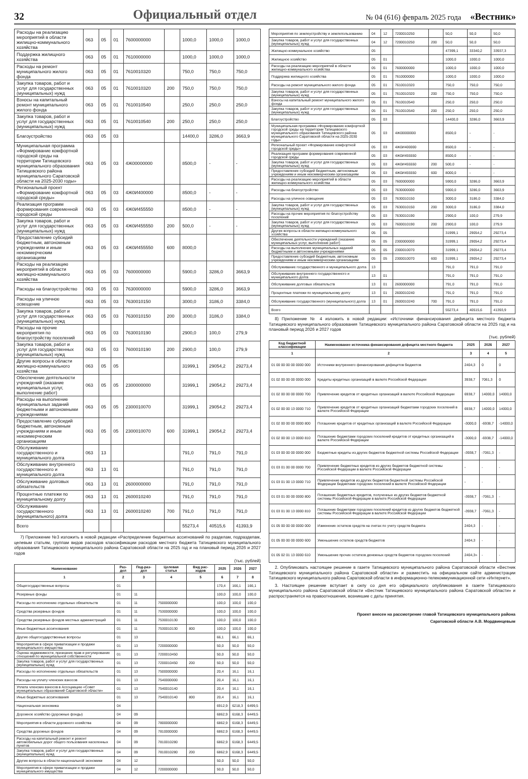32 Официальный отдел № 04 (616) февраль 2025 года «Вестник»
| Расходы на реализацию мероприятий в области жилищно-коммунального хозяйства | 063 | 05 | 01 | 7600000000 | | 1000,0 | 1000,0 | 1000,0 |
| Поддержка жилищного хозяйства | 063 | 05 | 01 | 7610000000 | | 1000,0 | 1000,0 | 1000,0 |
| Расходы на ремонт муниципального жилого фонда | 063 | 05 | 01 | 7610010320 | | 750,0 | 750,0 | 750,0 |
| Закупка товаров, работ и услуг для государственных (муниципальных) нужд | 063 | 05 | 01 | 7610010320 | 200 | 750,0 | 750,0 | 750,0 |
| Взносы на капитальный ремонт муниципального жилого фонда | 063 | 05 | 01 | 7610010540 | | 250,0 | 250,0 | 250,0 |
| Закупка товаров, работ и услуг для государственных (муниципальных) нужд | 063 | 05 | 01 | 7610010540 | 200 | 250,0 | 250,0 | 250,0 |
| Благоустройство | 063 | 05 | 03 | | | 14400,0 | 3286,0 | 3663,9 |
| Муниципальная программа «Формирование комфортной городской среды на территории Татищевского муниципального образования Татищевского района муниципального Саратовской области на 2025-2030 годы» | 063 | 05 | 03 | 4Ж00000000 | | 8500,0 | - | - |
| Региональный проект «Формирование комфортной городской среды» | 063 | 05 | 03 | 4Ж0И400000 | | 8500,0 | - | - |
| Реализация программ формирования современной городской среды | 063 | 05 | 03 | 4Ж0И455550 | | 8500,0 | - | - |
| Закупка товаров, работ и услуг для государственных (муниципальных) нужд | 063 | 05 | 03 | 4Ж0И455550 | 200 | 500,0 | - | - |
| Предоставление субсидий бюджетным, автономным учреждениям и иным некоммерческим организациям | 063 | 05 | 03 | 4Ж0И455550 | 600 | 8000,0 | | |
| Расходы на реализацию мероприятий в области жилищно-коммунального хозяйства | 063 | 05 | 03 | 7600000000 | | 5900,0 | 3286,0 | 3663,9 |
| Расходы на благоустройство | 063 | 05 | 03 | 7630000000 | | 5900,0 | 3286,0 | 3663,9 |
| Расходы на уличное освещение | 063 | 05 | 03 | 7630010150 | | 3000,0 | 3186,0 | 3384,0 |
| Закупка товаров, работ и услуг для государственных (муниципальных) нужд | 063 | 05 | 03 | 7630010150 | 200 | 3000,0 | 3186,0 | 3384,0 |
| Расходы на прочие мероприятия по благоустройству поселений | 063 | 05 | 03 | 7630010190 | | 2900,0 | 100,0 | 279,9 |
| Закупка товаров, работ и услуг для государственных (муниципальных) нужд | 063 | 05 | 03 | 7600010190 | 200 | 2900,0 | 100,0 | 279,9 |
| Другие вопросы в области жилищно-коммунального хозяйства | 063 | 05 | 05 | | | 31999,1 | 29054,2 | 29273,4 |
| Обеспечение деятельности учреждений (оказание муниципальных услуг, выполнение работ) | 063 | 05 | 05 | 2300000000 | | 31999,1 | 29054,2 | 29273,4 |
| Расходы на выполнение муниципальных заданий бюджетными и автономными учреждениями | 063 | 05 | 05 | 2300010070 | | 31999,1 | 29054,2 | 29273,4 |
| Предоставление субсидий бюджетным, автономным учреждениям и иным некоммерческим организациям | 063 | 05 | 05 | 2300010070 | 600 | 31999,1 | 29054,2 | 29273,4 |
| Обслуживание государственного и муниципального долга | 063 | 13 | | | | 791,0 | 791,0 | 791,0 |
| Обслуживание внутреннего государственного и муниципального долга | 063 | 13 | 01 | | | 791,0 | 791,0 | 791,0 |
| Обслуживание долговых обязательств | 063 | 13 | 01 | 2600000000 | | 791,0 | 791,0 | 791,0 |
| Процентные платежи по муниципальному долгу | 063 | 13 | 01 | 2600010240 | | 791,0 | 791,0 | 791,0 |
| Обслуживание государственного (муниципального) долга | 063 | 13 | 01 | 2600010240 | 700 | 791,0 | 791,0 | 791,0 |
| Всего | | | | | | 55273,4 | 40515,6 | 41393,9 |
7) Приложение №3 изложить в новой редакции «Распределение бюджетных ассигнований по разделам, подразделам, целевым статьям, группам видов расходов классификации расходов местного бюджета Татищевского муниципального образования Татищевского муниципального района Саратовской области на 2025 год и на плановый период 2026 и 2027 годов
(тыс. рублей)
| Наименование | Раз-дел | Под-раз-дел | Целевая статья | Вид рас-ходов | 2025 | 2026 | 2027 |
| --- | --- | --- | --- | --- | --- | --- | --- |
| 1 | 2 | 3 | 4 | 5 | 6 | 7 | 8 |
| Общегосударственные вопросы | 01 | | | | 170,4 | 166,1 | 166,1 |
| Резервные фонды | 01 | 11 | | | 100,0 | 100,0 | 100,0 |
| Расходы по исполнению отдельных обязательств | 01 | 11 | 7500000000 | | 100,0 | 100,0 | 100,0 |
| Средства резервных фондов | 01 | 11 | 7530000000 | | 100,0 | 100,0 | 100,0 |
| Средства резервных фондов местных администраций | 01 | 11 | 7530010130 | | 100,0 | 100,0 | 100,0 |
| Иные бюджетные ассигнования | 01 | 11 | 7530010130 | 800 | 100,0 | 100,0 | 100,0 |
| Другие общегосударственные вопросы | 01 | 13 | | | 66,1 | 66,1 | 66,1 |
| Мероприятия в сфере приватизации и продажи муниципального имущества | 01 | 13 | 7200000000 | | 50,0 | 50,0 | 50,0 |
| Оценка недвижимости, признание прав и регулирование отношений по муниципальной собственности | 01 | 13 | 7200010450 | | 50,0 | 50,0 | 50,0 |
| Закупка товаров, работ и услуг для государственных (муниципальных) нужд | 01 | 13 | 7200010450 | 200 | 50,0 | 50,0 | 50,0 |
| Расходы по исполнению отдельных обязательств | 01 | 13 | 7500000000 | | 20,4 | 16,1 | 16,1 |
| Расходы на уплату членских взносов | 01 | 13 | 7540000000 | | 20,4 | 16,1 | 16,1 |
| Уплата членских взносов в Ассоциацию «Совет муниципальных образований Саратовской области» | 01 | 13 | 7540010140 | | 20,4 | 16,1 | 16,1 |
| Иные бюджетные ассигнования | 01 | 13 | 7540010140 | 800 | 20,4 | 16,1 | 16,1 |
| Национальная экономика | 04 | | | | 6912,9 | 6218,3 | 6499,5 |
| Дорожное хозяйство (дорожные фонды) | 04 | 09 | | | 6862,9 | 6168,3 | 6449,5 |
| Мероприятия в области дорожного хозяйства | 04 | 09 | 7800000000 | | 6862,9 | 6168,3 | 6449,5 |
| Средства дорожных фондов | 04 | 09 | 7810000000 | | 6862,9 | 6168,3 | 6449,5 |
| Расходы на капитальный ремонт и ремонт автомобильных дорог общего пользования населенных пунктов | 04 | 09 | 7810010280 | | 6862,9 | 6168,3 | 6449,5 |
| Закупка товаров, работ и услуг для государственных (муниципальных) нужд | 04 | 09 | 7810010280 | 200 | 6862,9 | 6168,3 | 6449,5 |
| Другие вопросы в области национальной экономики | 04 | 12 | | | 50,0 | 50,0 | 50,0 |
| Мероприятия в сфере приватизации и продажи муниципального имущества | 04 | 12 | 7200000000 | | 50,0 | 50,0 | 50,0 |
| Мероприятия по землеустройству и землепользованию | 04 | 12 | 7200010250 | | 50,0 | 50,0 | 50,0 |
| Закупка товаров, работ и услуг для государственных (муниципальных) нужд | 04 | 12 | 7200010250 | 200 | 50,0 | 50,0 | 50,0 |
| Жилищно-коммунальное хозяйство | 05 | | | | 47399,1 | 33340,2 | 33937,3 |
| Жилищное хозяйство | 05 | 01 | | | 1000,0 | 1000,0 | 1000,0 |
| Расходы на реализацию мероприятий в области жилищно-коммунального хозяйства | 05 | 01 | 7600000000 | | 1000,0 | 1000,0 | 1000,0 |
| Поддержка жилищного хозяйства | 05 | 01 | 7610000000 | | 1000,0 | 1000,0 | 1000,0 |
| Расходы на ремонт муниципального жилого фонда | 05 | 01 | 7610010320 | | 750,0 | 750,0 | 750,0 |
| Закупка товаров, работ и услуг для государственных (муниципальных) нужд | 05 | 01 | 7610010320 | 200 | 750,0 | 750,0 | 750,0 |
| Взносы на капитальный ремонт муниципального жилого фонда | 05 | 01 | 7610010540 | | 250,0 | 250,0 | 250,0 |
| Закупка товаров, работ и услуг для государственных (муниципальных) нужд | 05 | 01 | 7610010540 | 200 | 250,0 | 250,0 | 250,0 |
| Благоустройство | 05 | 03 | | | 14400,0 | 3286,0 | 3663,9 |
| Муниципальная программа «Формирование комфортной городской среды на территории Татищевского муниципального образования Татищевского района муниципального Саратовской области на 2025-2030 годы» | 05 | 03 | 4Ж00000000 | | 8500,0 | - | - |
| Региональный проект «Формирование комфортной городской среды» | 05 | 03 | 4Ж0И400000 | | 8500,0 | - | - |
| Реализация программ формирования современной городской среды | 05 | 03 | 4Ж0И455550 | | 8500,0 | - | - |
| Закупка товаров, работ и услуг для государственных (муниципальных) нужд | 05 | 03 | 4Ж0И455550 | 200 | 500,0 | - | - |
| Предоставление субсидий бюджетным, автономным учреждениям и иным некоммерческим организациям | 05 | 03 | 4Ж0И455550 | 600 | 8000,0 | - | - |
| Расходы на реализацию мероприятий в области жилищно-коммунального хозяйства | 05 | 03 | 7600000000 | | 5900,0 | 3286,0 | 3663,9 |
| Расходы на благоустройство | 05 | 03 | 7630000000 | | 5900,0 | 3286,0 | 3663,9 |
| Расходы на уличное освещение | 05 | 03 | 7630010150 | | 3000,0 | 3186,0 | 3384,0 |
| Закупка товаров, работ и услуг для государственных (муниципальных) нужд | 05 | 03 | 7630010150 | 200 | 3000,0 | 3186,0 | 3384,0 |
| Расходы на прочие мероприятия по благоустройству поселений | 05 | 03 | 7630010190 | | 2900,0 | 100,0 | 279,9 |
| Закупка товаров, работ и услуг для государственных (муниципальных) нужд | 05 | 03 | 7600010190 | 200 | 2900,0 | 100,0 | 279,9 |
| Другие вопросы в области жилищно-коммунального хозяйства | 05 | 05 | | | 31999,1 | 29054,2 | 29273,4 |
| Обеспечение деятельности учреждений (оказание муниципальных услуг, выполнение работ) | 05 | 05 | 2300000000 | | 31999,1 | 29054,2 | 29273,4 |
| Расходы на выполнение муниципальных заданий бюджетными и автономными учреждениями | 05 | 05 | 2300010070 | | 31999,1 | 29054,2 | 29273,4 |
| Предоставление субсидий бюджетным, автономным учреждениям и иным некоммерческим организациям | 05 | 05 | 2300010070 | 600 | 31999,1 | 29054,2 | 29273,4 |
| Обслуживание государственного и муниципального долга | 13 | | | | 791,0 | 791,0 | 791,0 |
| Обслуживание внутреннего государственного и муниципального долга | 13 | 01 | | | 791,0 | 791,0 | 791,0 |
| Обслуживание долговых обязательств | 13 | 01 | 2600000000 | | 791,0 | 791,0 | 791,0 |
| Процентные платежи по муниципальному долгу | 13 | 01 | 2600010240 | | 791,0 | 791,0 | 791,0 |
| Обслуживание государственного (муниципального) долга | 13 | 01 | 2600010240 | 700 | 791,0 | 791,0 | 791,0 |
| Всего | | | | | 55273,4 | 40515,6 | 41393,9 |
8) Приложение № 4 изложить в новой редакции: «Источники финансирования дефицита местного бюджета Татищевского муниципального образования Татищевского муниципального района Саратовской области на 2025 год и на плановый период 2026 и 2027 годов
(тыс. рублей)
| Код бюджетной классификации | Наименование источника финансирования дефицита местного бюджета | 2025 | 2026 | 2027 |
| --- | --- | --- | --- | --- |
| 1 | 2 | 3 | 4 | 5 |
| 01 00 00 00 00 0000 000 | Источники внутреннего финансирования дефицитов бюджетов | 2404,3 | 0 | 0 |
| 01 02 00 00 00 0000 000 | Кредиты кредитных организаций в валюте Российской Федерации | 3938,7 | 7061,3 | 0 |
| 01 02 00 00 00 0000 700 | Привлечение кредитов от кредитных организаций в валюте Российской Федерации | 6938,7 | 14000,0 | 14000,0 |
| 01 02 00 00 13 0000 710 | Привлечение кредитов от кредитных организаций бюджетами городских поселений в валюте Российской Федерации | 6938,7 | 14000,0 | 14000,0 |
| 01 02 00 00 00 0000 800 | Погашение кредитов от кредитных организаций в валюте Российской Федерации | -3000,0 | -6938,7 | -14000,0 |
| 01 02 00 00 13 0000 810 | Погашение бюджетами городских поселений кредитов от кредитных организаций в валюте Российской Федерации | -3000,0 | -6938,7 | -14000,0 |
| 01 03 00 00 00 0000 000 | Бюджетные кредиты из других бюджетов бюджетной системы Российской Федерации | -3938,7 | -7061,3 | - |
| 01 03 01 00 00 0000 700 | Привлечение бюджетных кредитов из других бюджетов бюджетной системы Российской Федерации в валюте Российской Федерации | - | - | - |
| 01 03 01 00 13 0000 710 | Привлечение кредитов из других бюджетов бюджетной системы Российской Федерации бюджетами городских поселений в валюте Российской Федерации | - | - | - |
| 01 03 01 00 00 0000 800 | Погашение бюджетных кредитов, полученных из других бюджетов бюджетной системы Российской Федерации в валюте Российской Федерации | -3938,7 | -7061,3 | - |
| 01 03 01 00 13 0000 810 | Погашение бюджетами городских поселений кредитов из других бюджетов бюджетной системы Российской Федерации в валюте Российской Федерации | -3938,7 | -7061,3 | - |
| 01 05 00 00 00 0000 000 | Изменение остатков средств на счетах по учету средств бюджета | 2404,3 | - | - |
| 01 05 00 00 00 0000 600 | Уменьшение остатков средств бюджетов | 2404,3 | - | - |
| 01 05 02 01 13 0000 610 | Уменьшение прочих остатков денежных средств бюджетов городских поселений | 2404,3» | - | - |
2. Опубликовать настоящее решение в газете Татищевского муниципального района Саратовской области «Вестник Татищевского муниципального района Саратовской области» и разместить на официальном сайте администрации Татищевского муниципального района Саратовской области в информационно-телекоммуникационной сети «Интернет».
3. Настоящее решение вступает в силу со дня его официального опубликования в газете Татищевского муниципального района Саратовской области «Вестник Татищевского муниципального района Саратовской области» и распространяется на правоотношения, возникшие с даты принятия.
Проект внесен на рассмотрение главой Татищевского муниципального района
Саратовской области А.В. Мордвинцевым